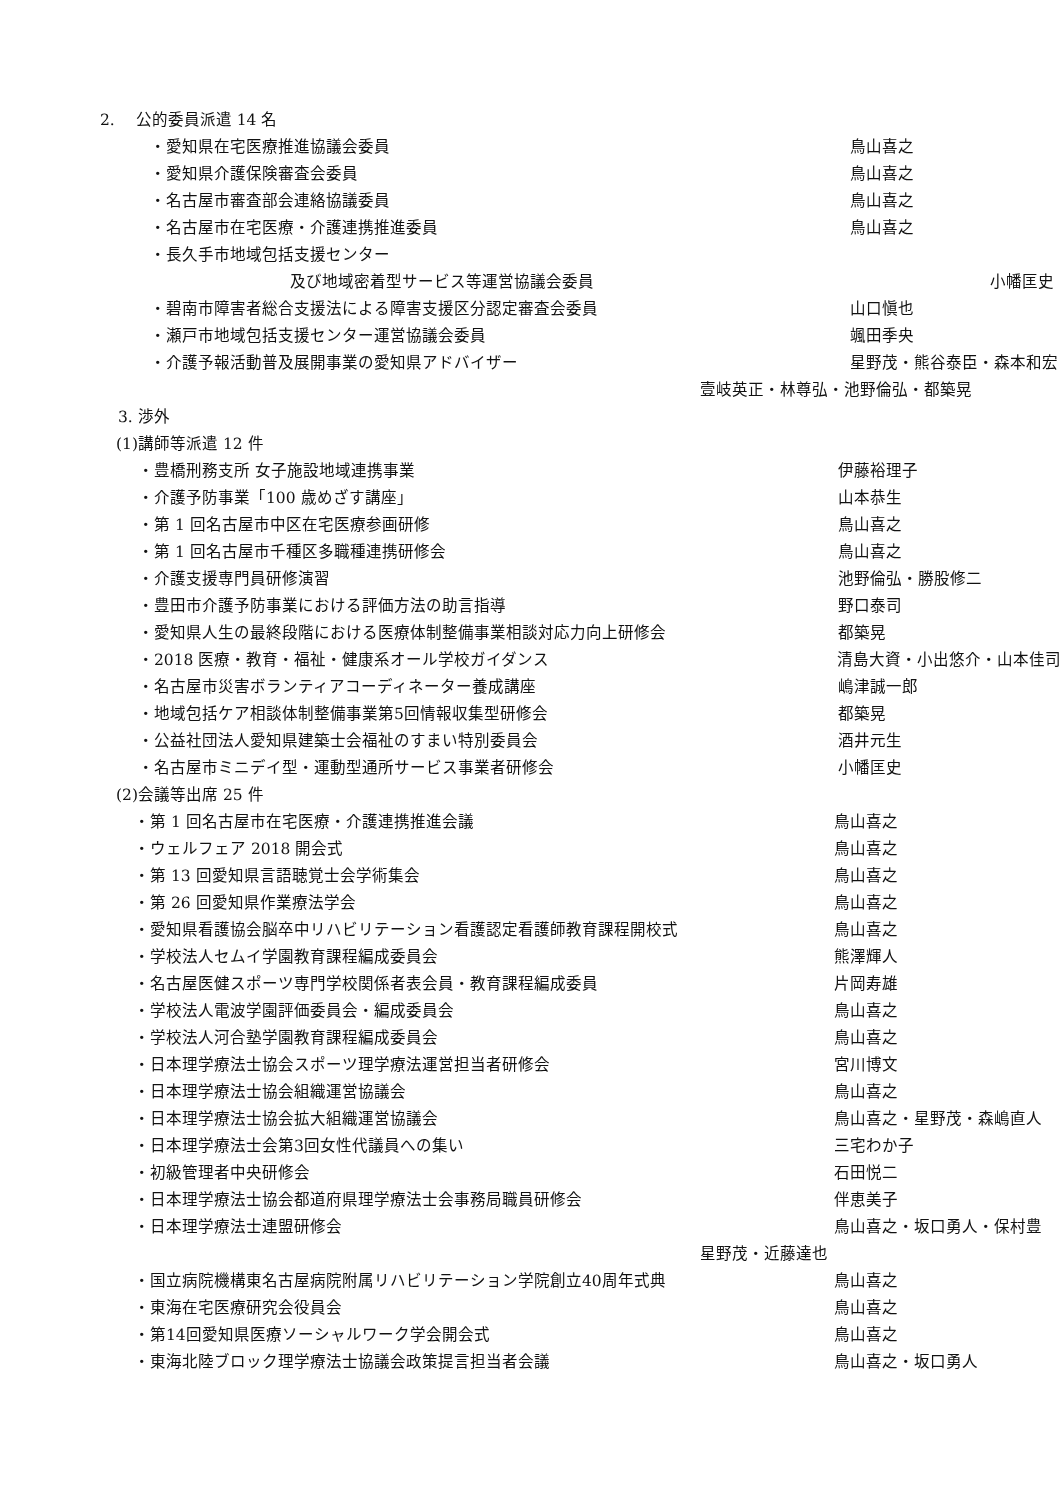2.　 公的委員派遣 14 名
・愛知県在宅医療推進協議会委員 鳥山喜之
・愛知県介護保険審査会委員 鳥山喜之
・名古屋市審査部会連絡協議委員 鳥山喜之
・名古屋市在宅医療・介護連携推進委員 鳥山喜之
・長久手市地域包括支援センター
及び地域密着型サービス等運営協議会委員 小幡匡史
・碧南市障害者総合支援法による障害支援区分認定審査会委員 山口愼也
・瀬戸市地域包括支援センター運営協議会委員 颯田季央
・介護予報活動普及展開事業の愛知県アドバイザー 星野茂・熊谷泰臣・森本和宏
壹岐英正・林尊弘・池野倫弘・都築晃
3. 渉外
(1)講師等派遣 12 件
・豊橋刑務支所 女子施設地域連携事業 伊藤裕理子
・介護予防事業「100 歳めざす講座」 山本恭生
・第 1 回名古屋市中区在宅医療参画研修 鳥山喜之
・第 1 回名古屋市千種区多職種連携研修会 鳥山喜之
・介護支援専門員研修演習 池野倫弘・勝股修二
・豊田市介護予防事業における評価方法の助言指導 野口泰司
・愛知県人生の最終段階における医療体制整備事業相談対応力向上研修会 都築晃
・2018 医療・教育・福祉・健康系オール学校ガイダンス 清島大資・小出悠介・山本佳司
・名古屋市災害ボランティアコーディネーター養成講座 嶋津誠一郎
・地域包括ケア相談体制整備事業第5回情報収集型研修会 都築晃
・公益社団法人愛知県建築士会福祉のすまい特別委員会 酒井元生
・名古屋市ミニデイ型・運動型通所サービス事業者研修会 小幡匡史
(2)会議等出席 25 件
・第 1 回名古屋市在宅医療・介護連携推進会議 鳥山喜之
・ウェルフェア 2018 開会式 鳥山喜之
・第 13 回愛知県言語聴覚士会学術集会 鳥山喜之
・第 26 回愛知県作業療法学会 鳥山喜之
・愛知県看護協会脳卒中リハビリテーション看護認定看護師教育課程開校式 鳥山喜之
・学校法人セムイ学園教育課程編成委員会 熊澤輝人
・名古屋医健スポーツ専門学校関係者表会員・教育課程編成委員 片岡寿雄
・学校法人電波学園評価委員会・編成委員会 鳥山喜之
・学校法人河合塾学園教育課程編成委員会 鳥山喜之
・日本理学療法士協会スポーツ理学療法運営担当者研修会 宮川博文
・日本理学療法士協会組織運営協議会 鳥山喜之
・日本理学療法士協会拡大組織運営協議会 鳥山喜之・星野茂・森嶋直人
・日本理学療法士会第3回女性代議員への集い 三宅わか子
・初級管理者中央研修会 石田悦二
・日本理学療法士協会都道府県理学療法士会事務局職員研修会 伴恵美子
・日本理学療法士連盟研修会 鳥山喜之・坂口勇人・保村豊
星野茂・近藤達也
・国立病院機構東名古屋病院附属リハビリテーション学院創立40周年式典 鳥山喜之
・東海在宅医療研究会役員会 鳥山喜之
・第14回愛知県医療ソーシャルワーク学会開会式 鳥山喜之
・東海北陸ブロック理学療法士協議会政策提言担当者会議 鳥山喜之・坂口勇人